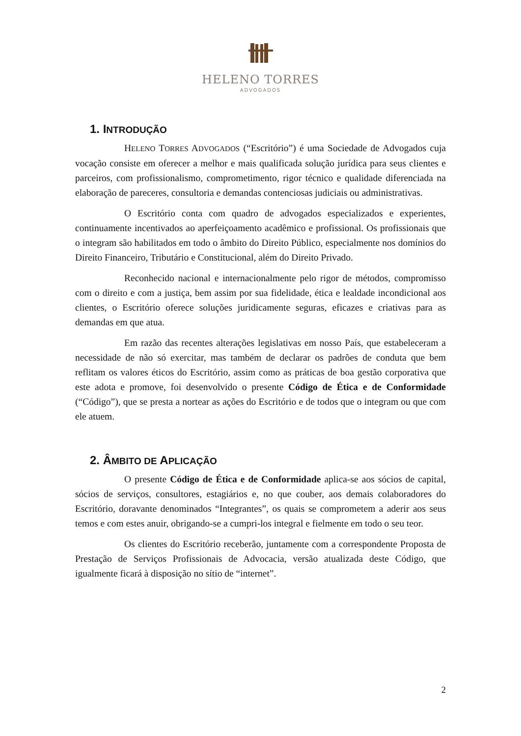HELENO TORRES
ADVOGADOS
1. INTRODUÇÃO
HELENO TORRES ADVOGADOS (“Escritório”) é uma Sociedade de Advogados cuja vocação consiste em oferecer a melhor e mais qualificada solução jurídica para seus clientes e parceiros, com profissionalismo, comprometimento, rigor técnico e qualidade diferenciada na elaboração de pareceres, consultoria e demandas contenciosas judiciais ou administrativas.
O Escritório conta com quadro de advogados especializados e experientes, continuamente incentivados ao aperfeiçoamento acadêmico e profissional. Os profissionais que o integram são habilitados em todo o âmbito do Direito Público, especialmente nos domínios do Direito Financeiro, Tributário e Constitucional, além do Direito Privado.
Reconhecido nacional e internacionalmente pelo rigor de métodos, compromisso com o direito e com a justiça, bem assim por sua fidelidade, ética e lealdade incondicional aos clientes, o Escritório oferece soluções juridicamente seguras, eficazes e criativas para as demandas em que atua.
Em razão das recentes alterações legislativas em nosso País, que estabeleceram a necessidade de não só exercitar, mas também de declarar os padrões de conduta que bem reflitam os valores éticos do Escritório, assim como as práticas de boa gestão corporativa que este adota e promove, foi desenvolvido o presente Código de Ética e de Conformidade (“Código”), que se presta a nortear as ações do Escritório e de todos que o integram ou que com ele atuem.
2. ÂMBITO DE APLICAÇÃO
O presente Código de Ética e de Conformidade aplica-se aos sócios de capital, sócios de serviços, consultores, estagiários e, no que couber, aos demais colaboradores do Escritório, doravante denominados “Integrantes”, os quais se comprometem a aderir aos seus temos e com estes anuir, obrigando-se a cumpri-los integral e fielmente em todo o seu teor.
Os clientes do Escritório receberão, juntamente com a correspondente Proposta de Prestação de Serviços Profissionais de Advocacia, versão atualizada deste Código, que igualmente ficará à disposição no sítio de “internet”.
2